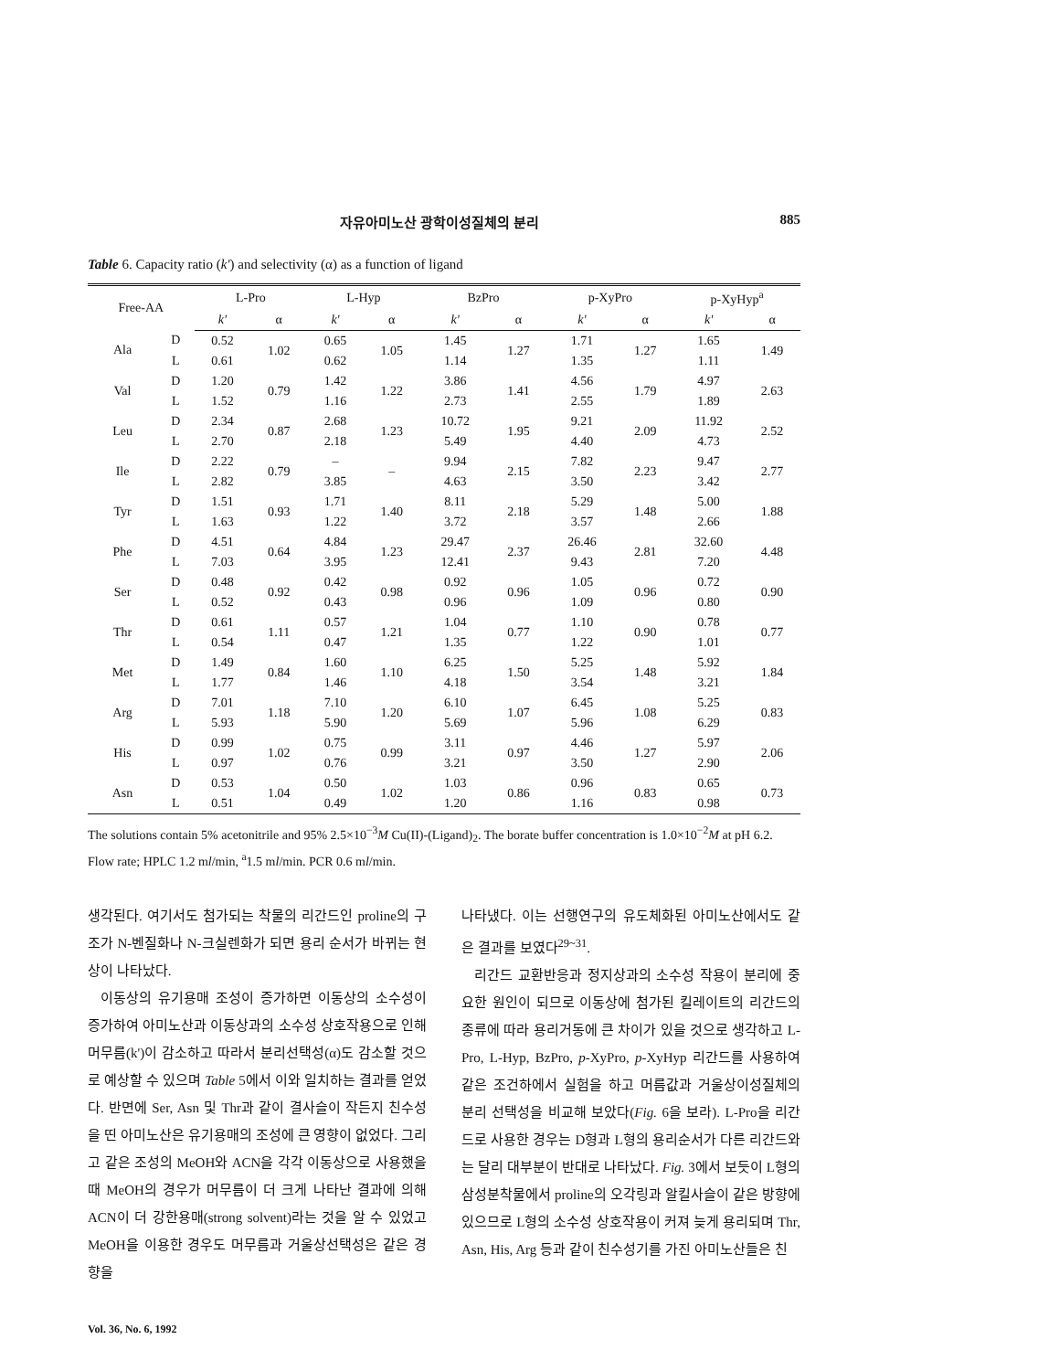자유아미노산 광학이성질체의 분리 885
Table 6. Capacity ratio (k') and selectivity (α) as a function of ligand
| Free-AA | | L-Pro | | L-Hyp | | BzPro | | p-XyPro | | p-XyHyp<sup>a</sup> | |
| --- | --- | --- | --- | --- | --- | --- | --- | --- | --- | --- | --- |
| | | k' | α | k' | α | k' | α | k' | α | k' | α |
| Ala | D | 0.52 | 1.02 | 0.65 | 1.05 | 1.45 | 1.27 | 1.71 | 1.27 | 1.65 | 1.49 |
| | L | 0.61 | | 0.62 | | 1.14 | | 1.35 | | 1.11 | |
| Val | D | 1.20 | 0.79 | 1.42 | 1.22 | 3.86 | 1.41 | 4.56 | 1.79 | 4.97 | 2.63 |
| | L | 1.52 | | 1.16 | | 2.73 | | 2.55 | | 1.89 | |
| Leu | D | 2.34 | 0.87 | 2.68 | 1.23 | 10.72 | 1.95 | 9.21 | 2.09 | 11.92 | 2.52 |
| | L | 2.70 | | 2.18 | | 5.49 | | 4.40 | | 4.73 | |
| Ile | D | 2.22 | 0.79 | – | – | 9.94 | 2.15 | 7.82 | 2.23 | 9.47 | 2.77 |
| | L | 2.82 | | 3.85 | | 4.63 | | 3.50 | | 3.42 | |
| Tyr | D | 1.51 | 0.93 | 1.71 | 1.40 | 8.11 | 2.18 | 5.29 | 1.48 | 5.00 | 1.88 |
| | L | 1.63 | | 1.22 | | 3.72 | | 3.57 | | 2.66 | |
| Phe | D | 4.51 | 0.64 | 4.84 | 1.23 | 29.47 | 2.37 | 26.46 | 2.81 | 32.60 | 4.48 |
| | L | 7.03 | | 3.95 | | 12.41 | | 9.43 | | 7.20 | |
| Ser | D | 0.48 | 0.92 | 0.42 | 0.98 | 0.92 | 0.96 | 1.05 | 0.96 | 0.72 | 0.90 |
| | L | 0.52 | | 0.43 | | 0.96 | | 1.09 | | 0.80 | |
| Thr | D | 0.61 | 1.11 | 0.57 | 1.21 | 1.04 | 0.77 | 1.10 | 0.90 | 0.78 | 0.77 |
| | L | 0.54 | | 0.47 | | 1.35 | | 1.22 | | 1.01 | |
| Met | D | 1.49 | 0.84 | 1.60 | 1.10 | 6.25 | 1.50 | 5.25 | 1.48 | 5.92 | 1.84 |
| | L | 1.77 | | 1.46 | | 4.18 | | 3.54 | | 3.21 | |
| Arg | D | 7.01 | 1.18 | 7.10 | 1.20 | 6.10 | 1.07 | 6.45 | 1.08 | 5.25 | 0.83 |
| | L | 5.93 | | 5.90 | | 5.69 | | 5.96 | | 6.29 | |
| His | D | 0.99 | 1.02 | 0.75 | 0.99 | 3.11 | 0.97 | 4.46 | 1.27 | 5.97 | 2.06 |
| | L | 0.97 | | 0.76 | | 3.21 | | 3.50 | | 2.90 | |
| Asn | D | 0.53 | 1.04 | 0.50 | 1.02 | 1.03 | 0.86 | 0.96 | 0.83 | 0.65 | 0.73 |
| | L | 0.51 | | 0.49 | | 1.20 | | 1.16 | | 0.98 | |
The solutions contain 5% acetonitrile and 95% 2.5×10<sup>−3</sup>M Cu(II)-(Ligand)<sub>2</sub>. The borate buffer concentration is 1.0×10<sup>−2</sup>M at pH 6.2. Flow rate; HPLC 1.2 ml/min, <sup>a</sup>1.5 ml/min. PCR 0.6 ml/min.
생각된다. 여기서도 첨가되는 착물의 리간드인 proline의 구조가 N-벤질화나 N-크실렌화가 되면 용리 순서가 바뀌는 현상이 나타났다.
이동상의 유기용매 조성이 증가하면 이동상의 소수성이 증가하여 아미노산과 이동상과의 소수성 상호작용으로 인해 머무름(k')이 감소하고 따라서 분리선택성(α)도 감소할 것으로 예상할 수 있으며 Table 5에서 이와 일치하는 결과를 얻었다. 반면에 Ser, Asn 및 Thr과 같이 결사슬이 작든지 친수성을 띤 아미노산은 유기용매의 조성에 큰 영향이 없었다. 그리고 같은 조성의 MeOH와 ACN을 각각 이동상으로 사용했을 때 MeOH의 경우가 머무름이 더 크게 나타난 결과에 의해 ACN이 더 강한용매(strong solvent)라는 것을 알 수 있었고 MeOH을 이용한 경우도 머무름과 거울상선택성은 같은 경향을
나타냈다. 이는 선행연구의 유도체화된 아미노산에서도 같은 결과를 보였다<sup>29~31</sup>.
리간드 교환반응과 정지상과의 소수성 작용이 분리에 중요한 원인이 되므로 이동상에 첨가된 킬레이트의 리간드의 종류에 따라 용리거동에 큰 차이가 있을 것으로 생각하고 L-Pro, L-Hyp, BzPro, p-XyPro, p-XyHyp 리간드를 사용하여 같은 조건하에서 실험을 하고 머름값과 거울상이성질체의 분리 선택성을 비교해 보았다(Fig. 6을 보라). L-Pro을 리간드로 사용한 경우는 D형과 L형의 용리순서가 다른 리간드와는 달리 대부분이 반대로 나타났다. Fig. 3에서 보듯이 L형의 삼성분착물에서 proline의 오각링과 알킬사슬이 같은 방향에 있으므로 L형의 소수성 상호작용이 커져 늦게 용리되며 Thr, Asn, His, Arg 등과 같이 친수성기를 가진 아미노산들은 친
Vol. 36, No. 6, 1992